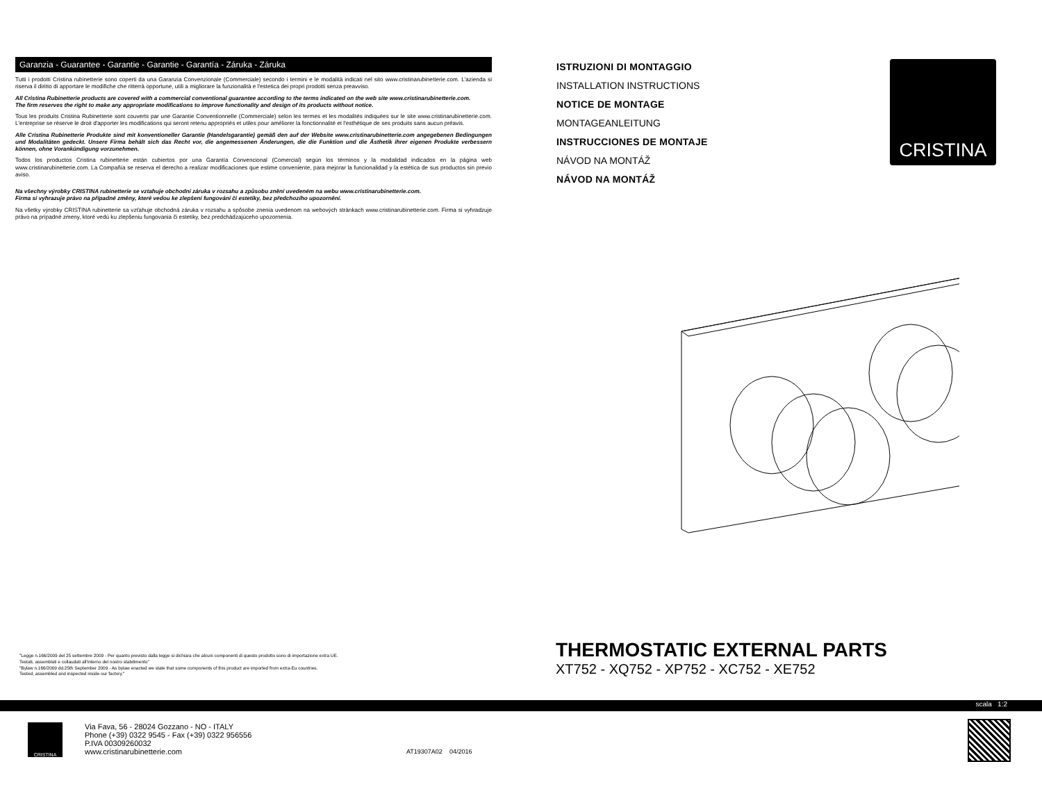Garanzia - Guarantee - Garantie - Garantie - Garantía - Záruka - Záruka
Tutti i prodotti Cristina rubinetterie sono coperti da una Garanzia Convenzionale (Commerciale) secondo i termini e le modalità indicati nel sito www.cristinarubinetterie.com. L'azienda si riserva il diritto di apportare le modifiche che ritterrà opportune, utili a migliorare la funzionalità e l'estetica dei propri prodotti senza preavviso.
All Cristina Rubinetterie products are covered with a commercial conventional guarantee according to the terms indicated on the web site www.cristinarubinetterie.com.
The firm reserves the right to make any appropriate modifications to improve functionality and design of its products without notice.
Tous les produits Cristina Rubinetterie sont couverts par une Garantie Conventionnelle (Commerciale) selon les termes et les modalités indiquées sur le site www.cristinarubinetterie.com. L'entreprise se réserve le droit d'apporter les modifications qui seront retenu appropriés et utiles pour améliorer la fonctionnalité et l'esthétique de ses produits sans aucun préavis.
Alle Cristina Rubinetterie Produkte sind mit konventioneller Garantie (Handelsgarantie) gemäß den auf der Website www.cristinarubinetterie.com angegebenen Bedingungen und Modalitäten gedeckt. Unsere Firma behält sich das Recht vor, die angemessenen Änderungen, die die Funktion und die Ästhetik ihrer eigenen Produkte verbessern können, ohne Vorankündigung vorzunehmen.
Todos los productos Cristina rubinetterie están cubiertos por una Garantía Convencional (Comercial) según los términos y la modalidad indicados en la página web www.cristinarubinetterie.com. La Compañía se reserva el derecho a realizar modificaciones que estime conveniente, para mejorar la funcionalidad y la estética de sus productos sin previo aviso.
Na všechny výrobky CRISTINA rubinetterie se vztahuje obchodní záruka v rozsahu a způsobu znění uvedeném na webu www.cristinarubinetterie.com.
Firma si vyhrazuje právo na případné změny, které vedou ke zlepšení fungování či estetiky, bez předchozího upozornění.
Na všetky výrobky CRISTINA rubinetterie sa vzťahuje obchodná záruka v rozsahu a spôsobe znenia uvedenom na webových stránkach www.cristinarubinetterie.com. Firma si vyhradzuje právo na prípadné zmeny, ktoré vedú ku zlepšeniu fungovania či estetiky, bez predchádzajúceho upozornenia.
ISTRUZIONI DI MONTAGGIO
INSTALLATION INSTRUCTIONS
NOTICE DE MONTAGE
MONTAGEANLEITUNG
INSTRUCCIONES DE MONTAJE
NÁVOD NA MONTÁŽ
NÁVOD NA MONTÁŽ
CRISTINA
"Legge n.166/2009 del 25 settembre 2009 - Per quanto previsto dalla legge si dichiara che alcuni componenti di questo prodotto sono di importazione extra UE.
Testati, assemblati e collaudati all'interno del nostro stabilimento"
"Bylaw n.166/2009 dd.25th September 2009 - As bylaw enacted we state that some components of this product are imported from extra-Eu countries.
Tested, assembled and inspected inside our factory."
THERMOSTATIC EXTERNAL PARTS
XT752 - XQ752 - XP752 - XC752 - XE752
scala 1:2
CRISTINA
Via Fava, 56 - 28024 Gozzano - NO - ITALY
Phone (+39) 0322 9545 - Fax (+39) 0322 956556
P.IVA 00309260032
www.cristinarubinetterie.com
AT19307A02 04/2016